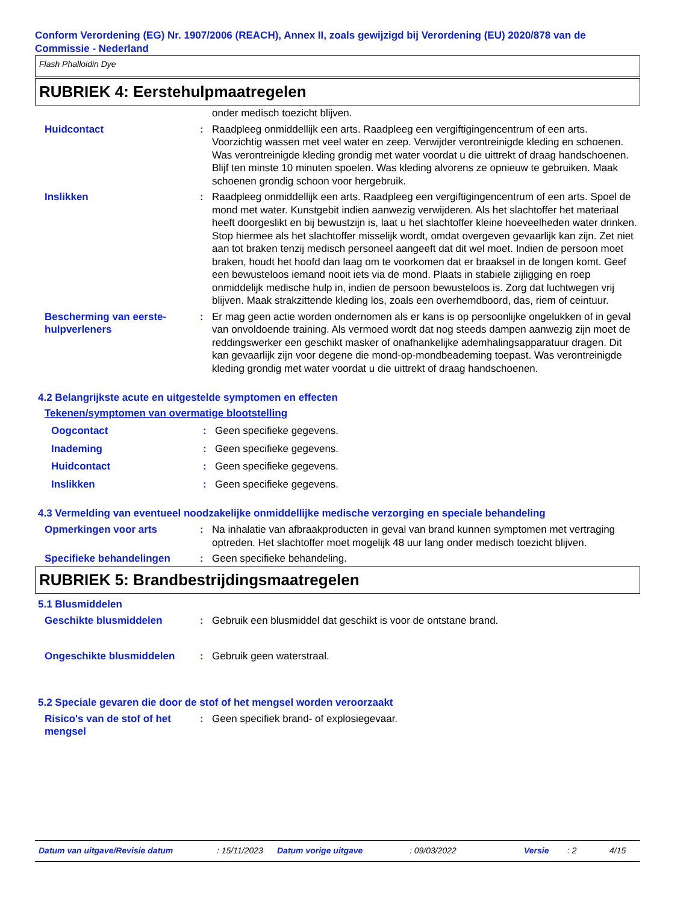Conform Verordening (EG) Nr. 1907/2006 (REACH), Annex II, zoals gewijzigd bij Verordening (EU) 2020/878 van de Commissie - Nederland
Flash Phalloidin Dye
RUBRIEK 4: Eerstehulpmaatregelen
onder medisch toezicht blijven.
Huidcontact : Raadpleeg onmiddellijk een arts. Raadpleeg een vergiftigingencentrum of een arts. Voorzichtig wassen met veel water en zeep. Verwijder verontreinigde kleding en schoenen. Was verontreinigde kleding grondig met water voordat u die uittrekt of draag handschoenen. Blijf ten minste 10 minuten spoelen. Was kleding alvorens ze opnieuw te gebruiken. Maak schoenen grondig schoon voor hergebruik.
Inslikken : Raadpleeg onmiddellijk een arts. Raadpleeg een vergiftigingencentrum of een arts. Spoel de mond met water. Kunstgebit indien aanwezig verwijderen. Als het slachtoffer het materiaal heeft doorgeslikt en bij bewustzijn is, laat u het slachtoffer kleine hoeveelheden water drinken. Stop hiermee als het slachtoffer misselijk wordt, omdat overgeven gevaarlijk kan zijn. Zet niet aan tot braken tenzij medisch personeel aangeeft dat dit wel moet. Indien de persoon moet braken, houdt het hoofd dan laag om te voorkomen dat er braaksel in de longen komt. Geef een bewusteloos iemand nooit iets via de mond. Plaats in stabiele zijligging en roep onmiddelijk medische hulp in, indien de persoon bewusteloos is. Zorg dat luchtwegen vrij blijven. Maak strakzittende kleding los, zoals een overhemdboord, das, riem of ceintuur.
Bescherming van eerste-hulpverleners
: Er mag geen actie worden ondernomen als er kans is op persoonlijke ongelukken of in geval van onvoldoende training. Als vermoed wordt dat nog steeds dampen aanwezig zijn moet de reddingswerker een geschikt masker of onafhankelijke ademhalingsapparatuur dragen. Dit kan gevaarlijk zijn voor degene die mond-op-mondbeademing toepast. Was verontreinigde kleding grondig met water voordat u die uittrekt of draag handschoenen.
4.2 Belangrijkste acute en uitgestelde symptomen en effecten
Tekenen/symptomen van overmatige blootstelling
Oogcontact : Geen specifieke gegevens.
Inademing : Geen specifieke gegevens.
Huidcontact : Geen specifieke gegevens.
Inslikken : Geen specifieke gegevens.
4.3 Vermelding van eventueel noodzakelijke onmiddellijke medische verzorging en speciale behandeling
Opmerkingen voor arts : Na inhalatie van afbraakproducten in geval van brand kunnen symptomen met vertraging optreden. Het slachtoffer moet mogelijk 48 uur lang onder medisch toezicht blijven.
Specifieke behandelingen : Geen specifieke behandeling.
RUBRIEK 5: Brandbestrijdingsmaatregelen
5.1 Blusmiddelen
Geschikte blusmiddelen : Gebruik een blusmiddel dat geschikt is voor de ontstane brand.
Ongeschikte blusmiddelen : Gebruik geen waterstraal.
5.2 Speciale gevaren die door de stof of het mengsel worden veroorzaakt
Risico's van de stof of het mengsel
: Geen specifiek brand- of explosiegevaar.
Datum van uitgave/Revisie datum: 15/11/2023 Datum vorige uitgave: 09/03/2022 Versie: 2 4/15